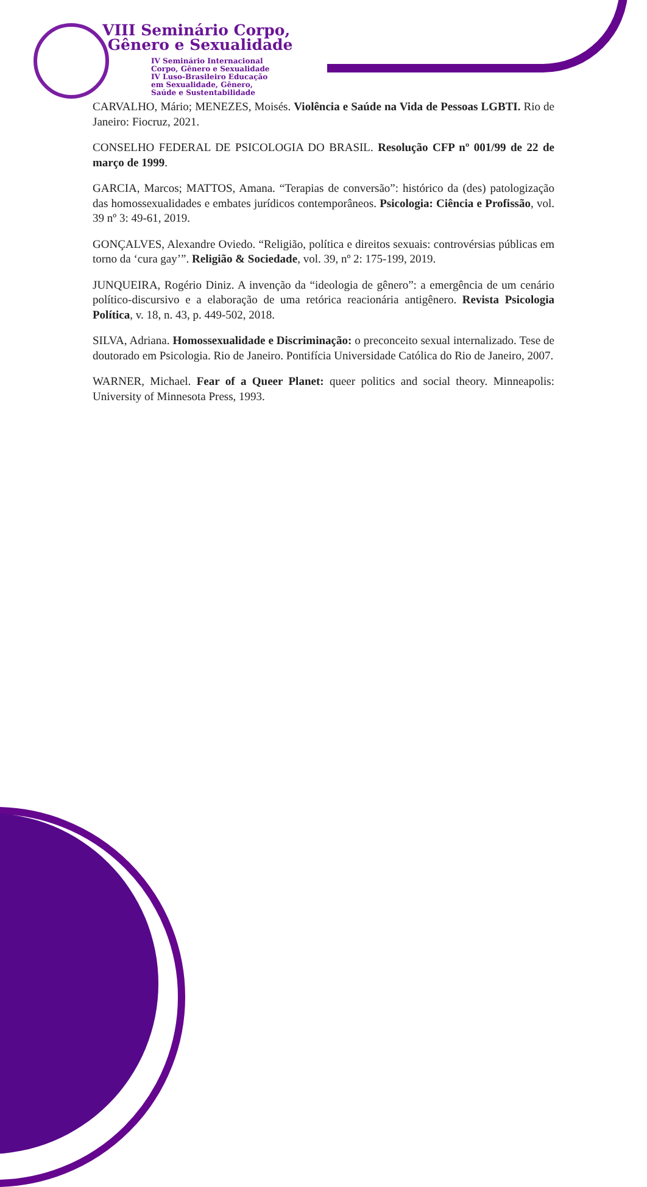VIII Seminário Corpo,
Gênero e Sexualidade
IV Seminário Internacional
Corpo, Gênero e Sexualidade
IV Luso-Brasileiro Educação
em Sexualidade, Gênero,
Saúde e Sustentabilidade
CARVALHO, Mário; MENEZES, Moisés. Violência e Saúde na Vida de Pessoas LGBTI. Rio de Janeiro: Fiocruz, 2021.
CONSELHO FEDERAL DE PSICOLOGIA DO BRASIL. Resolução CFP nº 001/99 de 22 de março de 1999.
GARCIA, Marcos; MATTOS, Amana. “Terapias de conversão”: histórico da (des) patologização das homossexualidades e embates jurídicos contemporâneos. Psicologia: Ciência e Profissão, vol. 39 nº 3: 49-61, 2019.
GONÇALVES, Alexandre Oviedo. “Religião, política e direitos sexuais: controvérsias públicas em torno da ‘cura gay’”. Religião & Sociedade, vol. 39, nº 2: 175-199, 2019.
JUNQUEIRA, Rogério Diniz. A invenção da “ideologia de gênero”: a emergência de um cenário político-discursivo e a elaboração de uma retórica reacionária antigênero. Revista Psicologia Política, v. 18, n. 43, p. 449-502, 2018.
SILVA, Adriana. Homossexualidade e Discriminação: o preconceito sexual internalizado. Tese de doutorado em Psicologia. Rio de Janeiro. Pontifícia Universidade Católica do Rio de Janeiro, 2007.
WARNER, Michael. Fear of a Queer Planet: queer politics and social theory. Minneapolis: University of Minnesota Press, 1993.